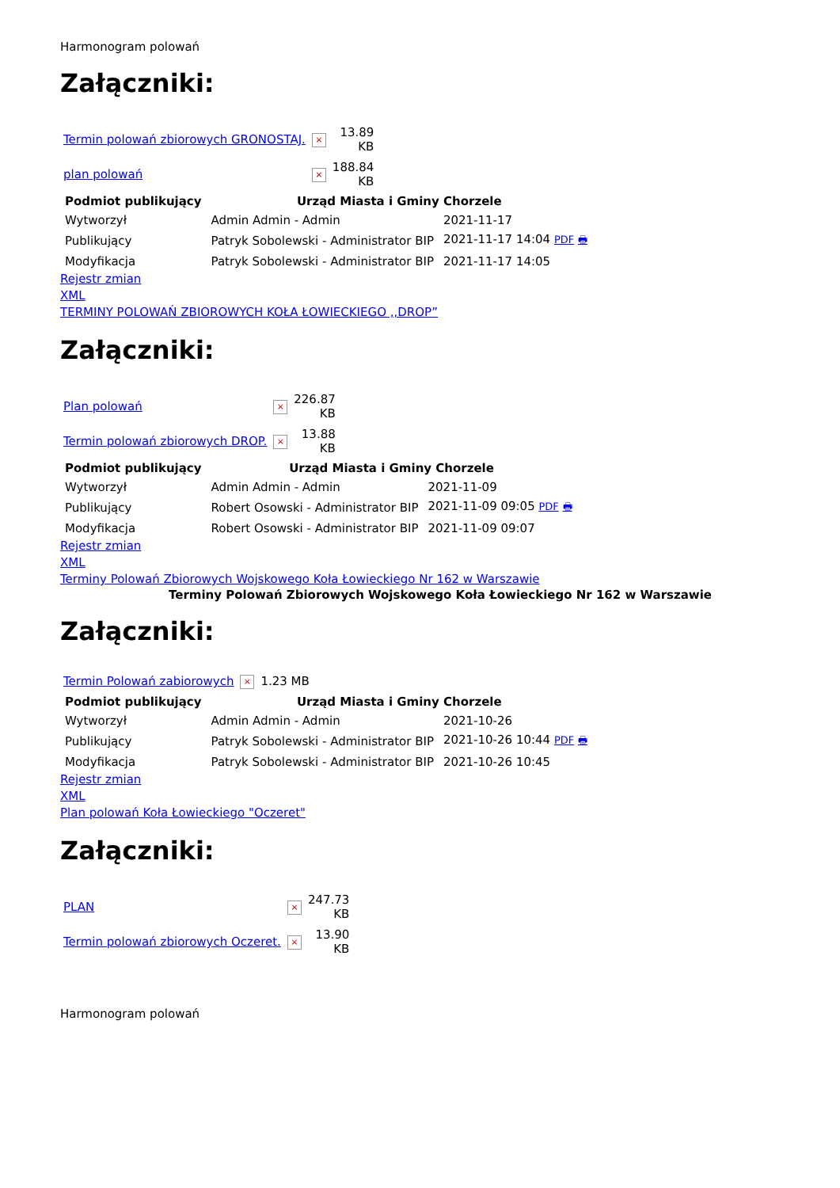Harmonogram polowań
Załączniki:
| Termin polowań zbiorowych GRONOSTAJ. | × | 13.89 KB |
| plan polowań | × | 188.84 KB |
| Podmiot publikujący | Urząd Miasta i Gminy Chorzele | |
| --- | --- | --- |
| Wytworzył | Admin Admin - Admin | 2021-11-17 |
| Publikujący | Patryk Sobolewski - Administrator BIP | 2021-11-17 14:04 PDF 🖶 |
| Modyfikacja | Patryk Sobolewski - Administrator BIP | 2021-11-17 14:05 |
Rejestr zmian
XML
TERMINY POLOWAŃ ZBIOROWYCH KOŁA ŁOWIECKIEGO ,,DROP”
Załączniki:
| Plan polowań | × | 226.87 KB |
| Termin polowań zbiorowych DROP. | × | 13.88 KB |
| Podmiot publikujący | Urząd Miasta i Gminy Chorzele | |
| --- | --- | --- |
| Wytworzył | Admin Admin - Admin | 2021-11-09 |
| Publikujący | Robert Osowski - Administrator BIP | 2021-11-09 09:05 PDF 🖶 |
| Modyfikacja | Robert Osowski - Administrator BIP | 2021-11-09 09:07 |
Rejestr zmian
XML
Terminy Polowań Zbiorowych Wojskowego Koła Łowieckiego Nr 162 w Warszawie
Terminy Polowań Zbiorowych Wojskowego Koła Łowieckiego Nr 162 w Warszawie
Załączniki:
| Termin Polowań zabiorowych | × | 1.23 MB |
| Podmiot publikujący | Urząd Miasta i Gminy Chorzele | |
| --- | --- | --- |
| Wytworzył | Admin Admin - Admin | 2021-10-26 |
| Publikujący | Patryk Sobolewski - Administrator BIP | 2021-10-26 10:44 PDF 🖶 |
| Modyfikacja | Patryk Sobolewski - Administrator BIP | 2021-10-26 10:45 |
Rejestr zmian
XML
Plan polowań Koła Łowieckiego "Oczeret"
Załączniki:
| PLAN | × | 247.73 KB |
| Termin polowań zbiorowych Oczeret. | × | 13.90 KB |
Harmonogram polowań